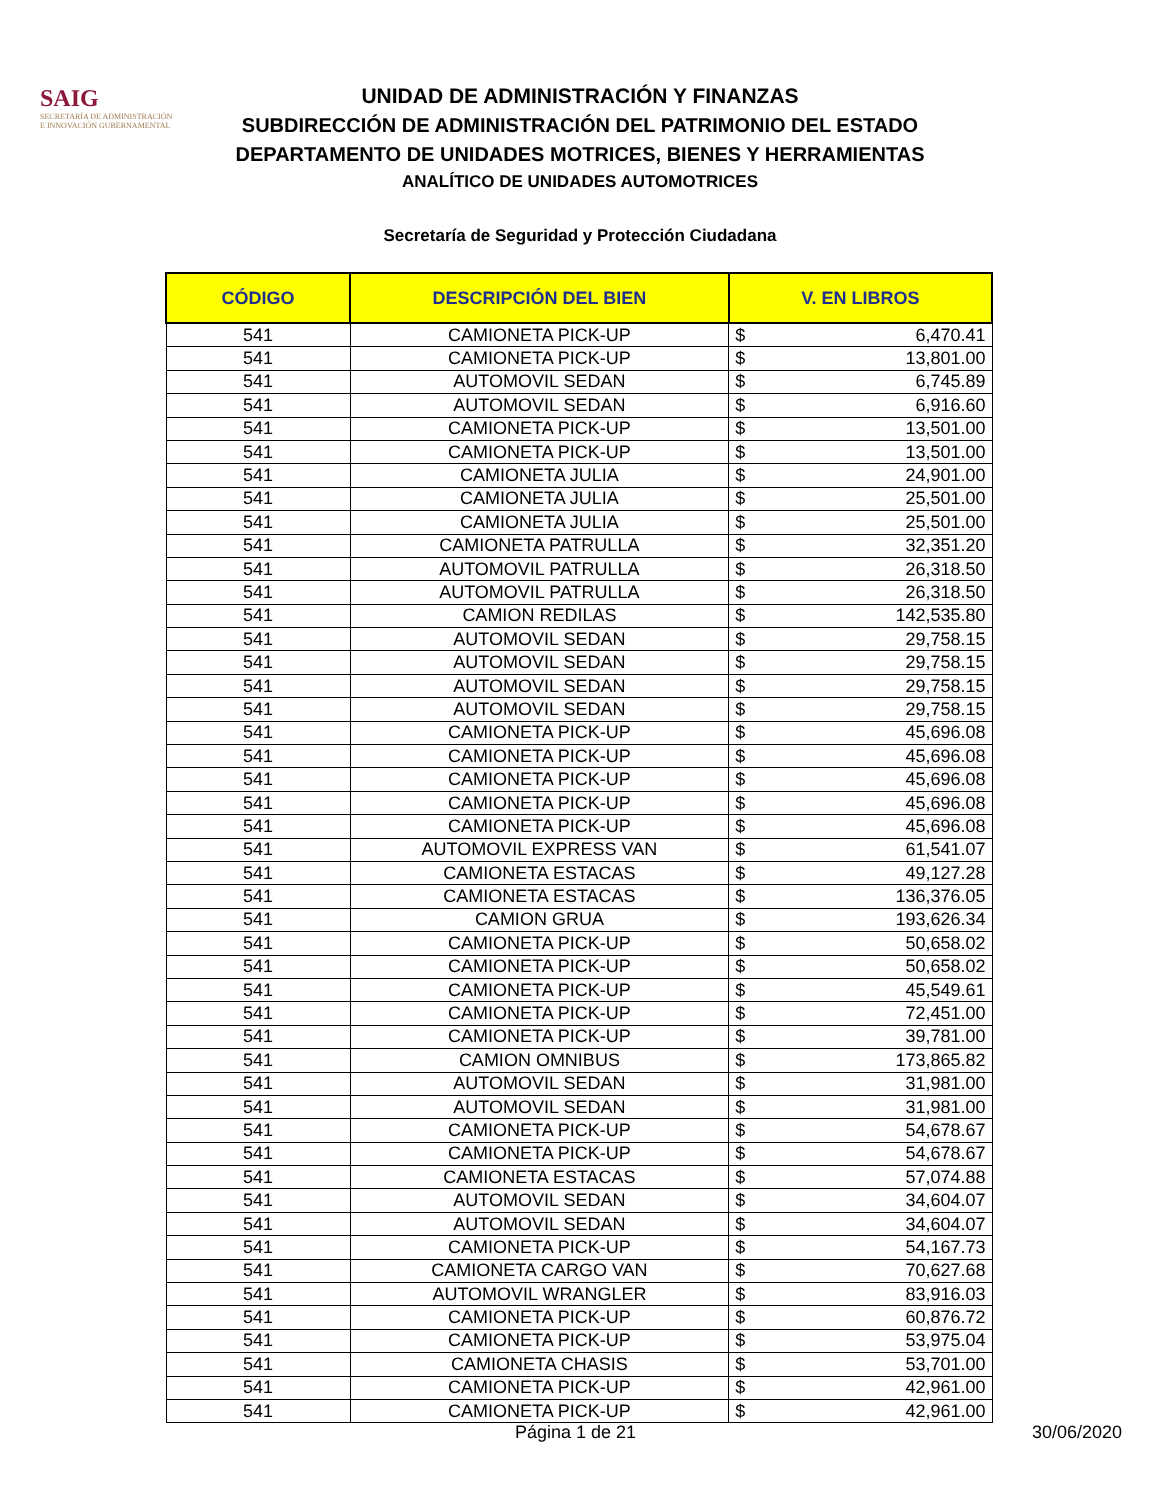SAIG
SECRETARÍA DE ADMINISTRACIÓN
E INNOVACIÓN GUBERNAMENTAL
UNIDAD DE ADMINISTRACIÓN Y FINANZAS
SUBDIRECCIÓN DE ADMINISTRACIÓN DEL PATRIMONIO DEL ESTADO
DEPARTAMENTO DE UNIDADES MOTRICES, BIENES Y HERRAMIENTAS
ANALÍTICO DE UNIDADES AUTOMOTRICES
Secretaría de Seguridad y Protección Ciudadana
| CÓDIGO | DESCRIPCIÓN DEL BIEN | V. EN LIBROS | |
| --- | --- | --- | --- |
| 541 | CAMIONETA PICK-UP | $ | 6,470.41 |
| 541 | CAMIONETA PICK-UP | $ | 13,801.00 |
| 541 | AUTOMOVIL SEDAN | $ | 6,745.89 |
| 541 | AUTOMOVIL SEDAN | $ | 6,916.60 |
| 541 | CAMIONETA PICK-UP | $ | 13,501.00 |
| 541 | CAMIONETA PICK-UP | $ | 13,501.00 |
| 541 | CAMIONETA JULIA | $ | 24,901.00 |
| 541 | CAMIONETA JULIA | $ | 25,501.00 |
| 541 | CAMIONETA JULIA | $ | 25,501.00 |
| 541 | CAMIONETA PATRULLA | $ | 32,351.20 |
| 541 | AUTOMOVIL PATRULLA | $ | 26,318.50 |
| 541 | AUTOMOVIL PATRULLA | $ | 26,318.50 |
| 541 | CAMION REDILAS | $ | 142,535.80 |
| 541 | AUTOMOVIL SEDAN | $ | 29,758.15 |
| 541 | AUTOMOVIL SEDAN | $ | 29,758.15 |
| 541 | AUTOMOVIL SEDAN | $ | 29,758.15 |
| 541 | AUTOMOVIL SEDAN | $ | 29,758.15 |
| 541 | CAMIONETA PICK-UP | $ | 45,696.08 |
| 541 | CAMIONETA PICK-UP | $ | 45,696.08 |
| 541 | CAMIONETA PICK-UP | $ | 45,696.08 |
| 541 | CAMIONETA PICK-UP | $ | 45,696.08 |
| 541 | CAMIONETA PICK-UP | $ | 45,696.08 |
| 541 | AUTOMOVIL EXPRESS VAN | $ | 61,541.07 |
| 541 | CAMIONETA ESTACAS | $ | 49,127.28 |
| 541 | CAMIONETA ESTACAS | $ | 136,376.05 |
| 541 | CAMION GRUA | $ | 193,626.34 |
| 541 | CAMIONETA PICK-UP | $ | 50,658.02 |
| 541 | CAMIONETA PICK-UP | $ | 50,658.02 |
| 541 | CAMIONETA PICK-UP | $ | 45,549.61 |
| 541 | CAMIONETA PICK-UP | $ | 72,451.00 |
| 541 | CAMIONETA PICK-UP | $ | 39,781.00 |
| 541 | CAMION OMNIBUS | $ | 173,865.82 |
| 541 | AUTOMOVIL SEDAN | $ | 31,981.00 |
| 541 | AUTOMOVIL SEDAN | $ | 31,981.00 |
| 541 | CAMIONETA PICK-UP | $ | 54,678.67 |
| 541 | CAMIONETA PICK-UP | $ | 54,678.67 |
| 541 | CAMIONETA ESTACAS | $ | 57,074.88 |
| 541 | AUTOMOVIL SEDAN | $ | 34,604.07 |
| 541 | AUTOMOVIL SEDAN | $ | 34,604.07 |
| 541 | CAMIONETA PICK-UP | $ | 54,167.73 |
| 541 | CAMIONETA CARGO VAN | $ | 70,627.68 |
| 541 | AUTOMOVIL WRANGLER | $ | 83,916.03 |
| 541 | CAMIONETA PICK-UP | $ | 60,876.72 |
| 541 | CAMIONETA PICK-UP | $ | 53,975.04 |
| 541 | CAMIONETA CHASIS | $ | 53,701.00 |
| 541 | CAMIONETA PICK-UP | $ | 42,961.00 |
| 541 | CAMIONETA PICK-UP | $ | 42,961.00 |
Página 1 de 21 30/06/2020